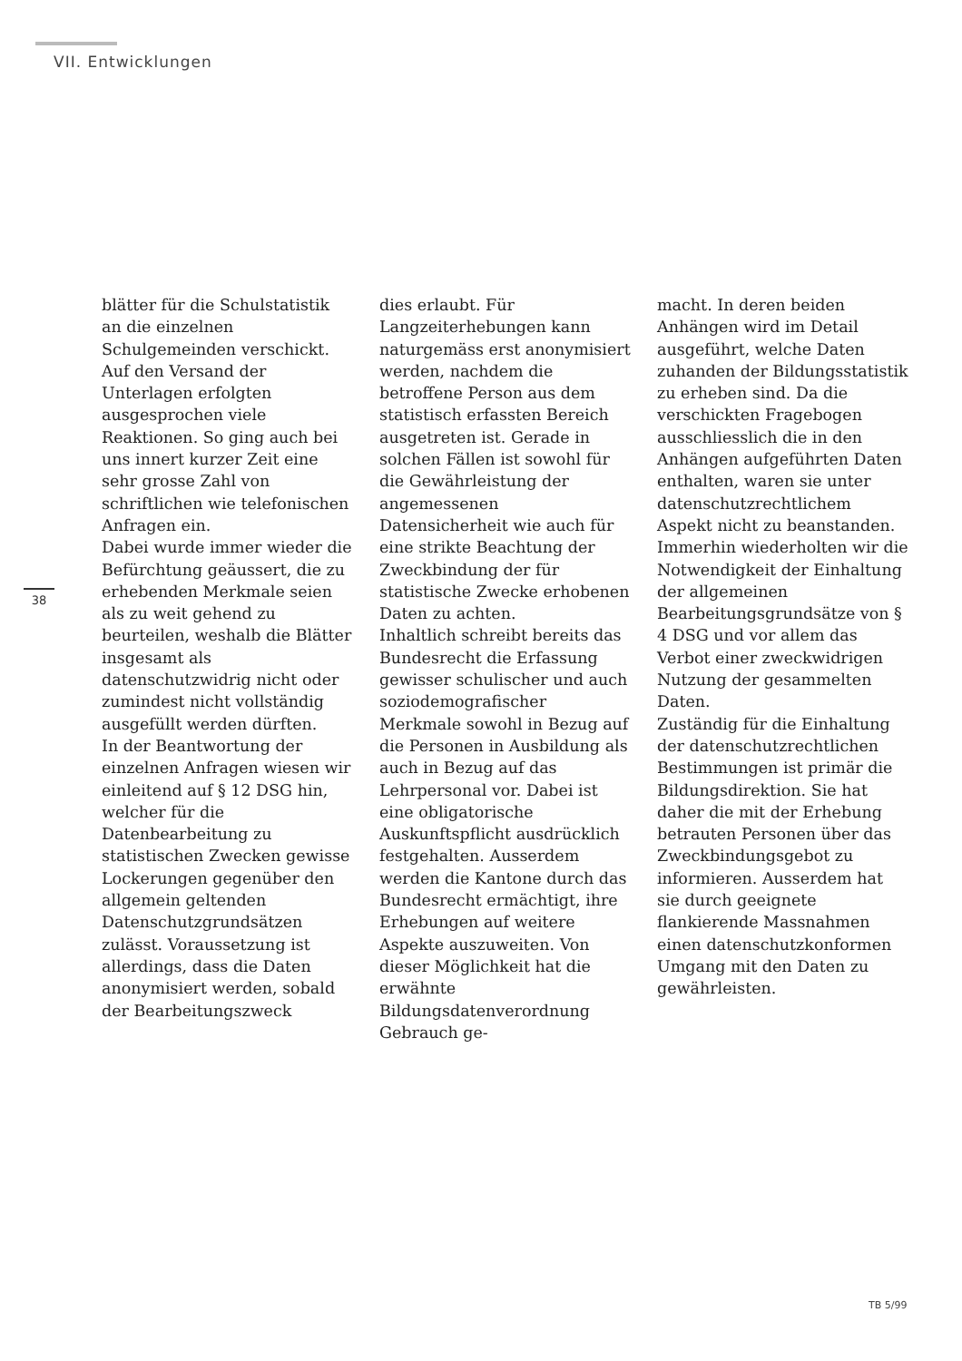VII. Entwicklungen
38
blätter für die Schulstatistik an die einzelnen Schulgemeinden verschickt.
Auf den Versand der Unterlagen erfolgten ausgesprochen viele Reaktionen. So ging auch bei uns innert kurzer Zeit eine sehr grosse Zahl von schriftlichen wie telefonischen Anfragen ein.
Dabei wurde immer wieder die Befürchtung geäussert, die zu erhebenden Merkmale seien als zu weit gehend zu beurteilen, weshalb die Blätter insgesamt als datenschutzwidrig nicht oder zumindest nicht vollständig ausgefüllt werden dürften.
In der Beantwortung der einzelnen Anfragen wiesen wir einleitend auf § 12 DSG hin, welcher für die Datenbearbeitung zu statistischen Zwecken gewisse Lockerungen gegenüber den allgemein geltenden Datenschutzgrundsätzen zulässt. Voraussetzung ist allerdings, dass die Daten anonymisiert werden, sobald der Bearbeitungszweck
dies erlaubt. Für Langzeiterhebungen kann naturgemäss erst anonymisiert werden, nachdem die betroffene Person aus dem statistisch erfassten Bereich ausgetreten ist. Gerade in solchen Fällen ist sowohl für die Gewährleistung der angemessenen Datensicherheit wie auch für eine strikte Beachtung der Zweckbindung der für statistische Zwecke erhobenen Daten zu achten.
Inhaltlich schreibt bereits das Bundesrecht die Erfassung gewisser schulischer und auch soziodemografischer Merkmale sowohl in Bezug auf die Personen in Ausbildung als auch in Bezug auf das Lehrpersonal vor. Dabei ist eine obligatorische Auskunftspflicht ausdrücklich festgehalten. Ausserdem werden die Kantone durch das Bundesrecht ermächtigt, ihre Erhebungen auf weitere Aspekte auszuweiten. Von dieser Möglichkeit hat die erwähnte Bildungsdatenverordnung Gebrauch ge-
macht. In deren beiden Anhängen wird im Detail ausgeführt, welche Daten zuhanden der Bildungsstatistik zu erheben sind. Da die verschickten Fragebogen ausschliesslich die in den Anhängen aufgeführten Daten enthalten, waren sie unter datenschutzrechtlichem Aspekt nicht zu beanstanden. Immerhin wiederholten wir die Notwendigkeit der Einhaltung der allgemeinen Bearbeitungsgrundsätze von § 4 DSG und vor allem das Verbot einer zweckwidrigen Nutzung der gesammelten Daten.
Zuständig für die Einhaltung der datenschutzrechtlichen Bestimmungen ist primär die Bildungsdirektion. Sie hat daher die mit der Erhebung betrauten Personen über das Zweckbindungsgebot zu informieren. Ausserdem hat sie durch geeignete flankierende Massnahmen einen datenschutzkonformen Umgang mit den Daten zu gewährleisten.
TB 5/99